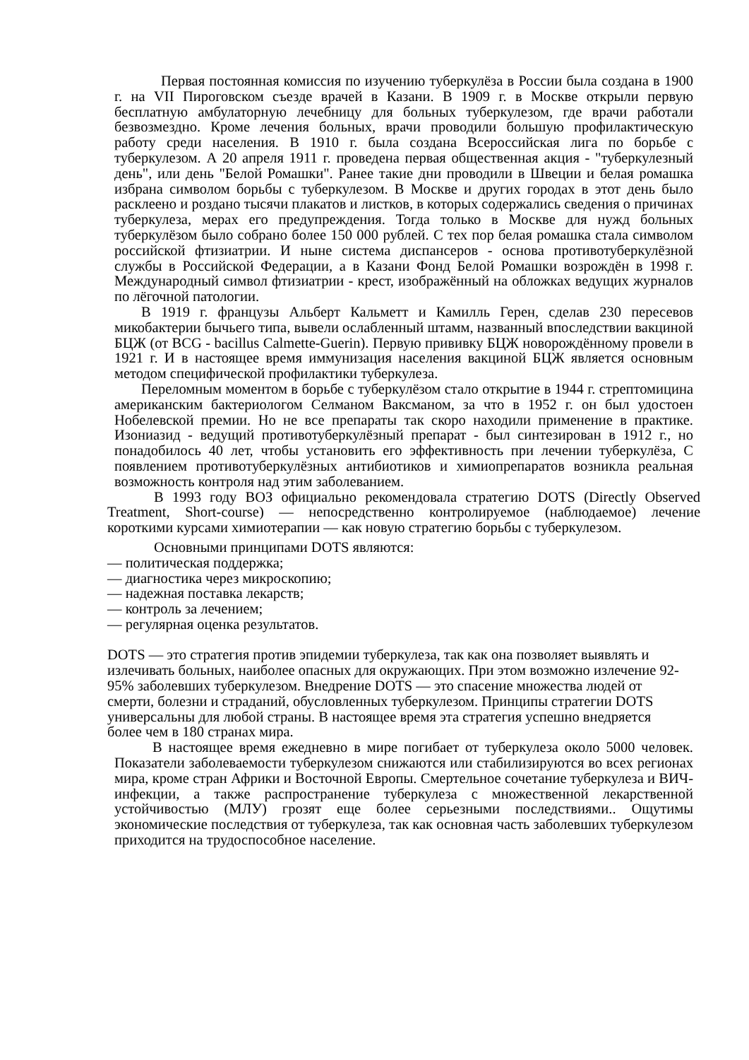Первая постоянная комиссия по изучению туберкулёза в России была создана в 1900 г. на VII Пироговском съезде врачей в Казани. В 1909 г. в Москве открыли первую бесплатную амбулаторную лечебницу для больных туберкулезом, где врачи работали безвозмездно. Кроме лечения больных, врачи проводили большую профилактическую работу среди населения. В 1910 г. была создана Всероссийская лига по борьбе с туберкулезом. А 20 апреля 1911 г. проведена первая общественная акция - "туберкулезный день", или день "Белой Ромашки". Ранее такие дни проводили в Швеции и белая ромашка избрана символом борьбы с туберкулезом. В Москве и других городах в этот день было расклеено и роздано тысячи плакатов и листков, в которых содержались сведения о причинах туберкулеза, мерах его предупреждения. Тогда только в Москве для нужд больных туберкулёзом было собрано более 150 000 рублей. С тех пор белая ромашка стала символом российской фтизиатрии. И ныне система диспансеров - основа противотуберкулёзной службы в Российской Федерации, а в Казани Фонд Белой Ромашки возрождён в 1998 г. Международный символ фтизиатрии - крест, изображённый на обложках ведущих журналов по лёгочной патологии.
В 1919 г. французы Альберт Кальметт и Камилль Герен, сделав 230 пересевов микобактерии бычьего типа, вывели ослабленный штамм, названный впоследствии вакциной БЦЖ (от BCG - bacillus Calmette-Guerin). Первую прививку БЦЖ новорождённому провели в 1921 г. И в настоящее время иммунизация населения вакциной БЦЖ является основным методом специфической профилактики туберкулеза.
Переломным моментом в борьбе с туберкулёзом стало открытие в 1944 г. стрептомицина американским бактериологом Селманом Ваксманом, за что в 1952 г. он был удостоен Нобелевской премии. Но не все препараты так скоро находили применение в практике. Изониазид - ведущий противотуберкулёзный препарат - был синтезирован в 1912 г., но понадобилось 40 лет, чтобы установить его эффективность при лечении туберкулёза, С появлением противотуберкулёзных антибиотиков и химиопрепаратов возникла реальная возможность контроля над этим заболеванием.
В 1993 году ВОЗ официально рекомендовала стратегию DOTS (Directly Observed Treatment, Short-course) — непосредственно контролируемое (наблюдаемое) лечение короткими курсами химиотерапии — как новую стратегию борьбы с туберкулезом.
Основными принципами DOTS являются:
— политическая поддержка;
— диагностика через микроскопию;
— надежная поставка лекарств;
— контроль за лечением;
— регулярная оценка результатов.
DOTS — это стратегия против эпидемии туберкулеза, так как она позволяет выявлять и излечивать больных, наиболее опасных для окружающих. При этом возможно излечение 92-95% заболевших туберкулезом. Внедрение DOTS — это спасение множества людей от смерти, болезни и страданий, обусловленных туберкулезом. Принципы стратегии DOTS универсальны для любой страны. В настоящее время эта стратегия успешно внедряется более чем в 180 странах мира.
В настоящее время ежедневно в мире погибает от туберкулеза около 5000 человек. Показатели заболеваемости туберкулезом снижаются или стабилизируются во всех регионах мира, кроме стран Африки и Восточной Европы. Смертельное сочетание туберкулеза и ВИЧ-инфекции, а также распространение туберкулеза с множественной лекарственной устойчивостью (МЛУ) грозят еще более серьезными последствиями.. Ощутимы экономические последствия от туберкулеза, так как основная часть заболевших туберкулезом приходится на трудоспособное население.